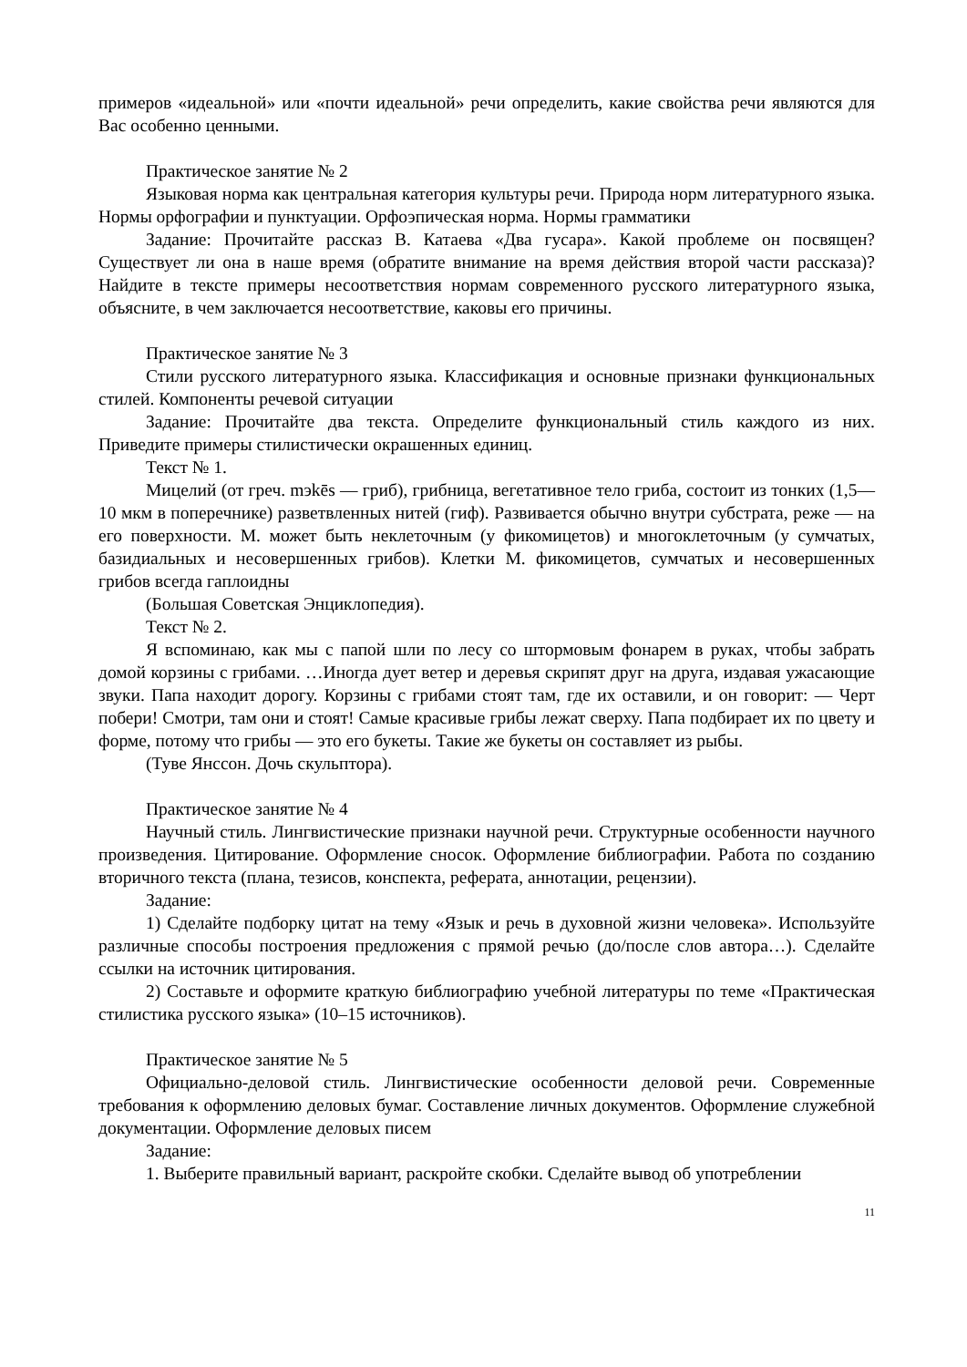примеров «идеальной» или «почти идеальной» речи определить, какие свойства речи являются для Вас особенно ценными.
Практическое занятие № 2
Языковая норма как центральная категория культуры речи. Природа норм литературного языка. Нормы орфографии и пунктуации. Орфоэпическая норма. Нормы грамматики
Задание: Прочитайте рассказ В. Катаева «Два гусара». Какой проблеме он посвящен? Существует ли она в наше время (обратите внимание на время действия второй части рассказа)? Найдите в тексте примеры несоответствия нормам современного русского литературного языка, объясните, в чем заключается несоответствие, каковы его причины.
Практическое занятие № 3
Стили русского литературного языка. Классификация и основные признаки функциональных стилей. Компоненты речевой ситуации
Задание: Прочитайте два текста. Определите функциональный стиль каждого из них. Приведите примеры стилистически окрашенных единиц.
Текст № 1.
Мицелий (от греч. mэkēs — гриб), грибница, вегетативное тело гриба, состоит из тонких (1,5—10 мкм в поперечнике) разветвленных нитей (гиф). Развивается обычно внутри субстрата, реже — на его поверхности. М. может быть неклеточным (у фикомицетов) и многоклеточным (у сумчатых, базидиальных и несовершенных грибов). Клетки М. фикомицетов, сумчатых и несовершенных грибов всегда гаплоидны
(Большая Советская Энциклопедия).
Текст № 2.
Я вспоминаю, как мы с папой шли по лесу со штормовым фонарем в руках, чтобы забрать домой корзины с грибами. …Иногда дует ветер и деревья скрипят друг на друга, издавая ужасающие звуки. Папа находит дорогу. Корзины с грибами стоят там, где их оставили, и он говорит: — Черт побери! Смотри, там они и стоят! Самые красивые грибы лежат сверху. Папа подбирает их по цвету и форме, потому что грибы — это его букеты. Такие же букеты он составляет из рыбы.
(Туве Янссон. Дочь скульптора).
Практическое занятие № 4
Научный стиль. Лингвистические признаки научной речи. Структурные особенности научного произведения. Цитирование. Оформление сносок. Оформление библиографии. Работа по созданию вторичного текста (плана, тезисов, конспекта, реферата, аннотации, рецензии).
Задание:
1) Сделайте подборку цитат на тему «Язык и речь в духовной жизни человека». Используйте различные способы построения предложения с прямой речью (до/после слов автора…). Сделайте ссылки на источник цитирования.
2) Составьте и оформите краткую библиографию учебной литературы по теме «Практическая стилистика русского языка» (10–15 источников).
Практическое занятие № 5
Официально-деловой стиль. Лингвистические особенности деловой речи. Современные требования к оформлению деловых бумаг. Составление личных документов. Оформление служебной документации. Оформление деловых писем
Задание:
1. Выберите правильный вариант, раскройте скобки. Сделайте вывод об употреблении
11